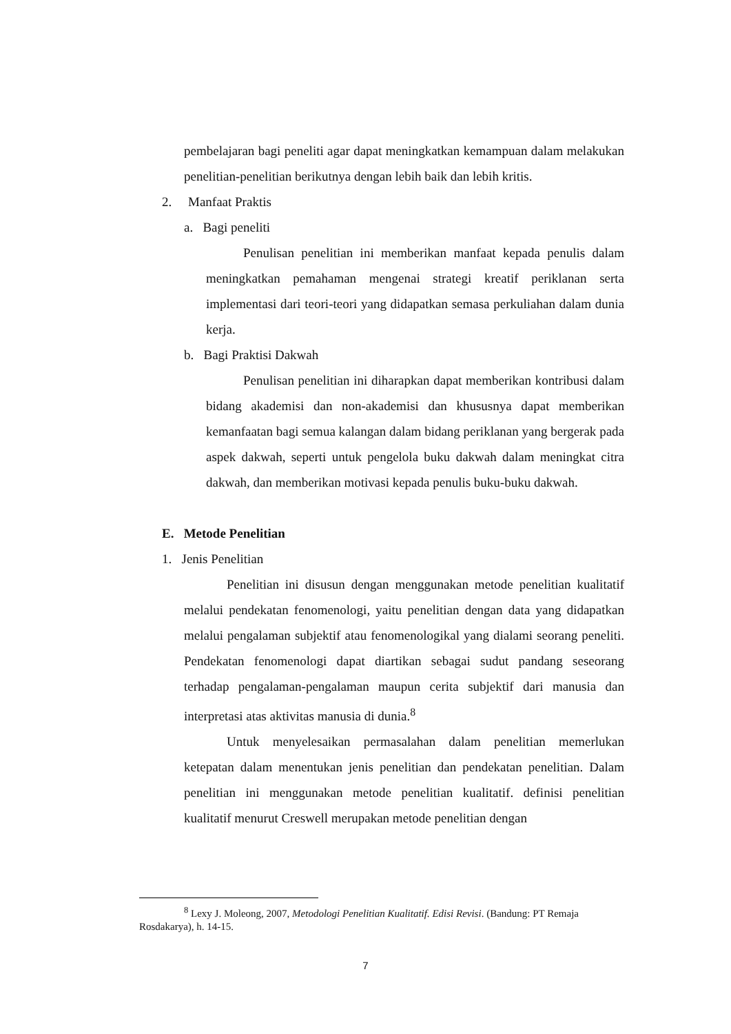pembelajaran bagi peneliti agar dapat meningkatkan kemampuan dalam melakukan penelitian-penelitian berikutnya dengan lebih baik dan lebih kritis.
2. Manfaat Praktis
a. Bagi peneliti
Penulisan penelitian ini memberikan manfaat kepada penulis dalam meningkatkan pemahaman mengenai strategi kreatif periklanan serta implementasi dari teori-teori yang didapatkan semasa perkuliahan dalam dunia kerja.
b. Bagi Praktisi Dakwah
Penulisan penelitian ini diharapkan dapat memberikan kontribusi dalam bidang akademisi dan non-akademisi dan khususnya dapat memberikan kemanfaatan bagi semua kalangan dalam bidang periklanan yang bergerak pada aspek dakwah, seperti untuk pengelola buku dakwah dalam meningkat citra dakwah, dan memberikan motivasi kepada penulis buku-buku dakwah.
E. Metode Penelitian
1. Jenis Penelitian
Penelitian ini disusun dengan menggunakan metode penelitian kualitatif melalui pendekatan fenomenologi, yaitu penelitian dengan data yang didapatkan melalui pengalaman subjektif atau fenomenologikal yang dialami seorang peneliti. Pendekatan fenomenologi dapat diartikan sebagai sudut pandang seseorang terhadap pengalaman-pengalaman maupun cerita subjektif dari manusia dan interpretasi atas aktivitas manusia di dunia.<sup>8</sup>
Untuk menyelesaikan permasalahan dalam penelitian memerlukan ketepatan dalam menentukan jenis penelitian dan pendekatan penelitian. Dalam penelitian ini menggunakan metode penelitian kualitatif. definisi penelitian kualitatif menurut Creswell merupakan metode penelitian dengan
<sup>8</sup> Lexy J. Moleong, 2007, Metodologi Penelitian Kualitatif. Edisi Revisi. (Bandung: PT Remaja Rosdakarya), h. 14-15.
7